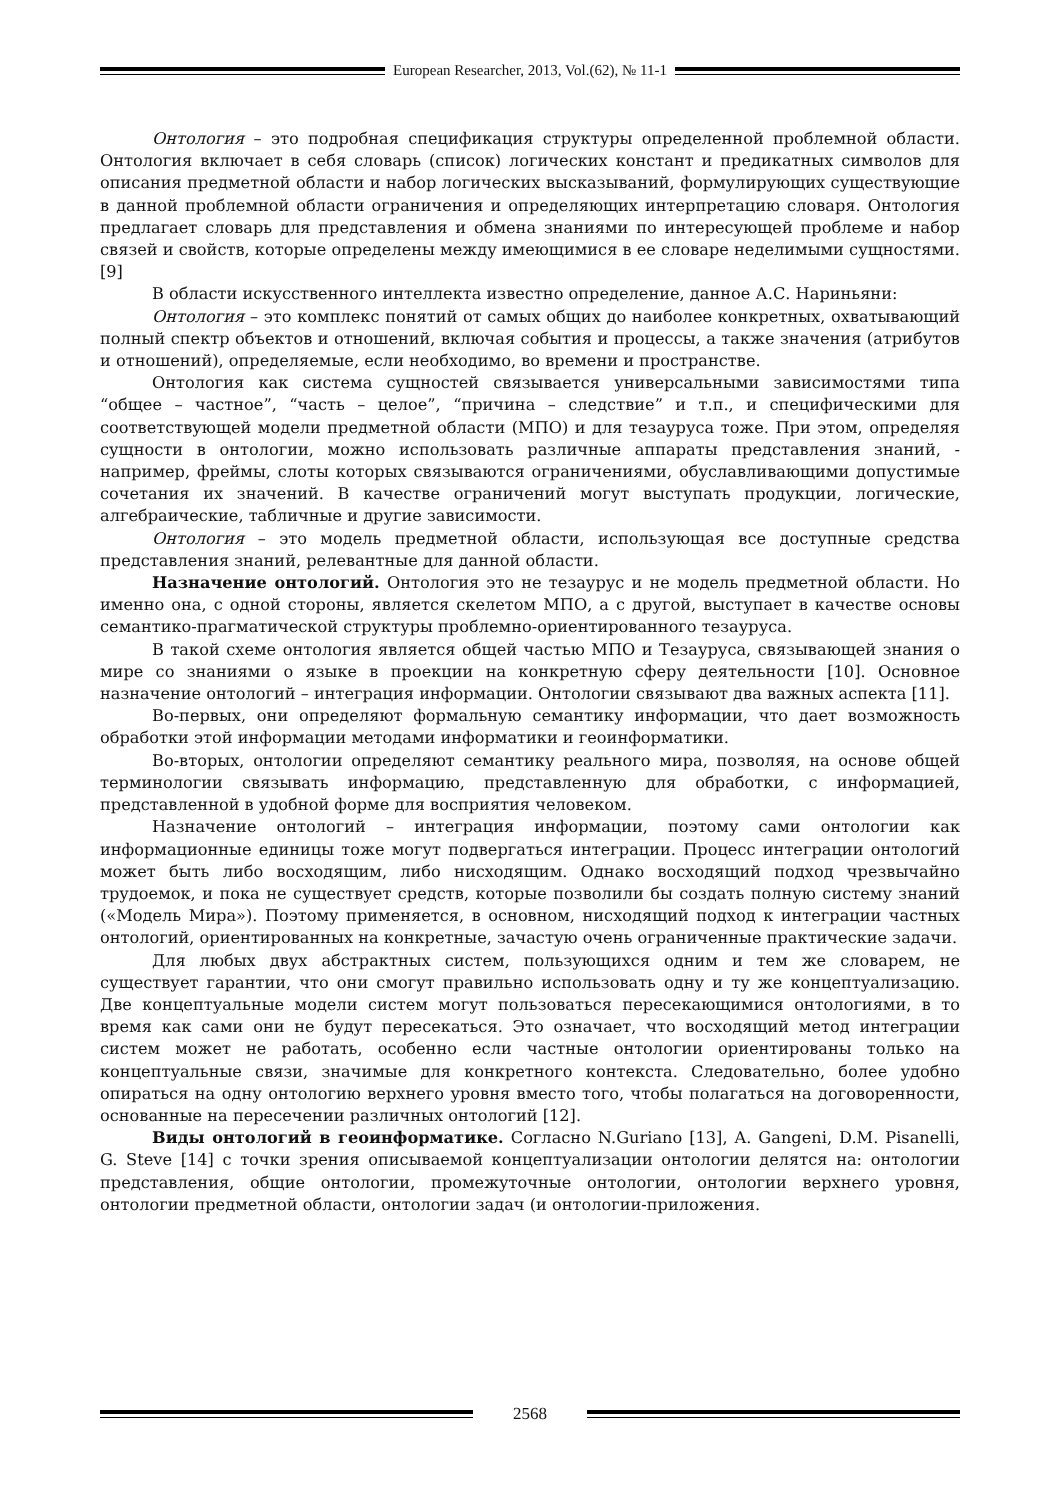European Researcher, 2013, Vol.(62), № 11-1
Онтология – это подробная спецификация структуры определенной проблемной области. Онтология включает в себя словарь (список) логических констант и предикатных символов для описания предметной области и набор логических высказываний, формулирующих существующие в данной проблемной области ограничения и определяющих интерпретацию словаря. Онтология предлагает словарь для представления и обмена знаниями по интересующей проблеме и набор связей и свойств, которые определены между имеющимися в ее словаре неделимыми сущностями. [9]
В области искусственного интеллекта известно определение, данное А.С. Нариньяни:
Онтология – это комплекс понятий от самых общих до наиболее конкретных, охватывающий полный спектр объектов и отношений, включая события и процессы, а также значения (атрибутов и отношений), определяемые, если необходимо, во времени и пространстве.
Онтология как система сущностей связывается универсальными зависимостями типа “общее – частное”, “часть – целое”, “причина – следствие” и т.п., и специфическими для соответствующей модели предметной области (МПО) и для тезауруса тоже. При этом, определяя сущности в онтологии, можно использовать различные аппараты представления знаний, - например, фреймы, слоты которых связываются ограничениями, обуславливающими допустимые сочетания их значений. В качестве ограничений могут выступать продукции, логические, алгебраические, табличные и другие зависимости.
Онтология – это модель предметной области, использующая все доступные средства представления знаний, релевантные для данной области.
Назначение онтологий. Онтология это не тезаурус и не модель предметной области. Но именно она, с одной стороны, является скелетом МПО, а с другой, выступает в качестве основы семантико-прагматической структуры проблемно-ориентированного тезауруса.
В такой схеме онтология является общей частью МПО и Тезауруса, связывающей знания о мире со знаниями о языке в проекции на конкретную сферу деятельности [10]. Основное назначение онтологий – интеграция информации. Онтологии связывают два важных аспекта [11].
Во-первых, они определяют формальную семантику информации, что дает возможность обработки этой информации методами информатики и геоинформатики.
Во-вторых, онтологии определяют семантику реального мира, позволяя, на основе общей терминологии связывать информацию, представленную для обработки, с информацией, представленной в удобной форме для восприятия человеком.
Назначение онтологий – интеграция информации, поэтому сами онтологии как информационные единицы тоже могут подвергаться интеграции. Процесс интеграции онтологий может быть либо восходящим, либо нисходящим. Однако восходящий подход чрезвычайно трудоемок, и пока не существует средств, которые позволили бы создать полную систему знаний («Модель Мира»). Поэтому применяется, в основном, нисходящий подход к интеграции частных онтологий, ориентированных на конкретные, зачастую очень ограниченные практические задачи.
Для любых двух абстрактных систем, пользующихся одним и тем же словарем, не существует гарантии, что они смогут правильно использовать одну и ту же концептуализацию. Две концептуальные модели систем могут пользоваться пересекающимися онтологиями, в то время как сами они не будут пересекаться. Это означает, что восходящий метод интеграции систем может не работать, особенно если частные онтологии ориентированы только на концептуальные связи, значимые для конкретного контекста. Следовательно, более удобно опираться на одну онтологию верхнего уровня вместо того, чтобы полагаться на договоренности, основанные на пересечении различных онтологий [12].
Виды онтологий в геоинформатике. Согласно N.Guriano [13], A. Gangeni, D.M. Pisanelli, G. Steve [14] с точки зрения описываемой концептуализации онтологии делятся на: онтологии представления, общие онтологии, промежуточные онтологии, онтологии верхнего уровня, онтологии предметной области, онтологии задач (и онтологии-приложения.
2568